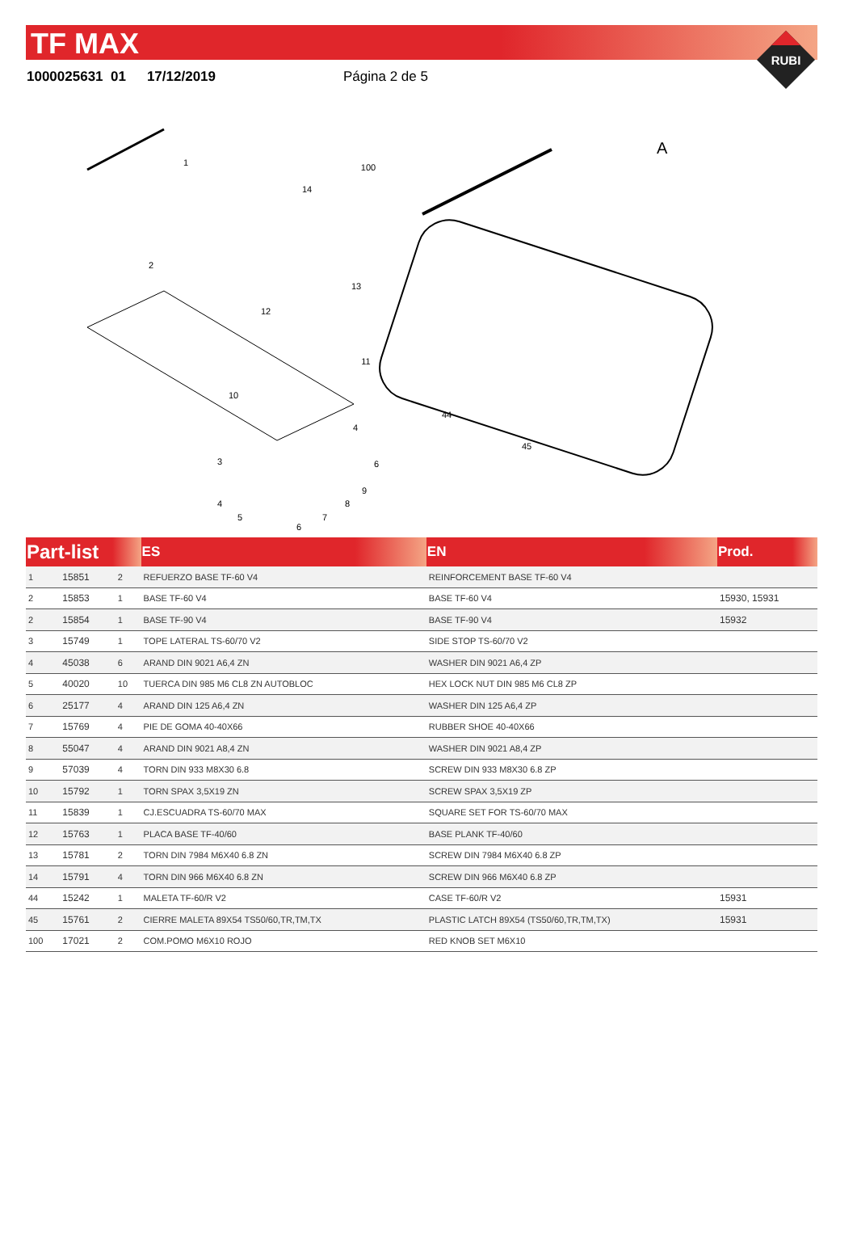TF MAX
RUBI
1000025631 01 17/12/2019 Página 2 de 5
A
1
100
14
2
13
12
11
10
4
44
3
6
45
9
8
4
5
7
6
| Part-list | | | ES | EN | Prod. |
| --- | --- | --- | --- | --- | --- |
| 1 | 15851 | 2 | REFUERZO BASE TF-60 V4 | REINFORCEMENT BASE TF-60 V4 | |
| 2 | 15853 | 1 | BASE TF-60 V4 | BASE TF-60 V4 | 15930, 15931 |
| 2 | 15854 | 1 | BASE TF-90 V4 | BASE TF-90 V4 | 15932 |
| 3 | 15749 | 1 | TOPE LATERAL TS-60/70 V2 | SIDE STOP TS-60/70 V2 | |
| 4 | 45038 | 6 | ARAND DIN 9021 A6,4 ZN | WASHER DIN 9021 A6,4 ZP | |
| 5 | 40020 | 10 | TUERCA DIN 985 M6 CL8 ZN AUTOBLOC | HEX LOCK NUT DIN 985 M6 CL8 ZP | |
| 6 | 25177 | 4 | ARAND DIN 125 A6,4 ZN | WASHER DIN 125 A6,4 ZP | |
| 7 | 15769 | 4 | PIE DE GOMA 40-40X66 | RUBBER SHOE 40-40X66 | |
| 8 | 55047 | 4 | ARAND DIN 9021 A8,4 ZN | WASHER DIN 9021 A8,4 ZP | |
| 9 | 57039 | 4 | TORN DIN 933 M8X30 6.8 | SCREW DIN 933 M8X30 6.8 ZP | |
| 10 | 15792 | 1 | TORN SPAX 3,5X19 ZN | SCREW SPAX 3,5X19 ZP | |
| 11 | 15839 | 1 | CJ.ESCUADRA TS-60/70 MAX | SQUARE SET FOR TS-60/70 MAX | |
| 12 | 15763 | 1 | PLACA BASE TF-40/60 | BASE PLANK TF-40/60 | |
| 13 | 15781 | 2 | TORN DIN 7984 M6X40 6.8 ZN | SCREW DIN 7984 M6X40 6.8 ZP | |
| 14 | 15791 | 4 | TORN DIN 966 M6X40 6.8 ZN | SCREW DIN 966 M6X40 6.8 ZP | |
| 44 | 15242 | 1 | MALETA TF-60/R V2 | CASE TF-60/R V2 | 15931 |
| 45 | 15761 | 2 | CIERRE MALETA 89X54 TS50/60,TR,TM,TX | PLASTIC LATCH 89X54 (TS50/60,TR,TM,TX) | 15931 |
| 100 | 17021 | 2 | COM.POMO M6X10 ROJO | RED KNOB SET M6X10 | |